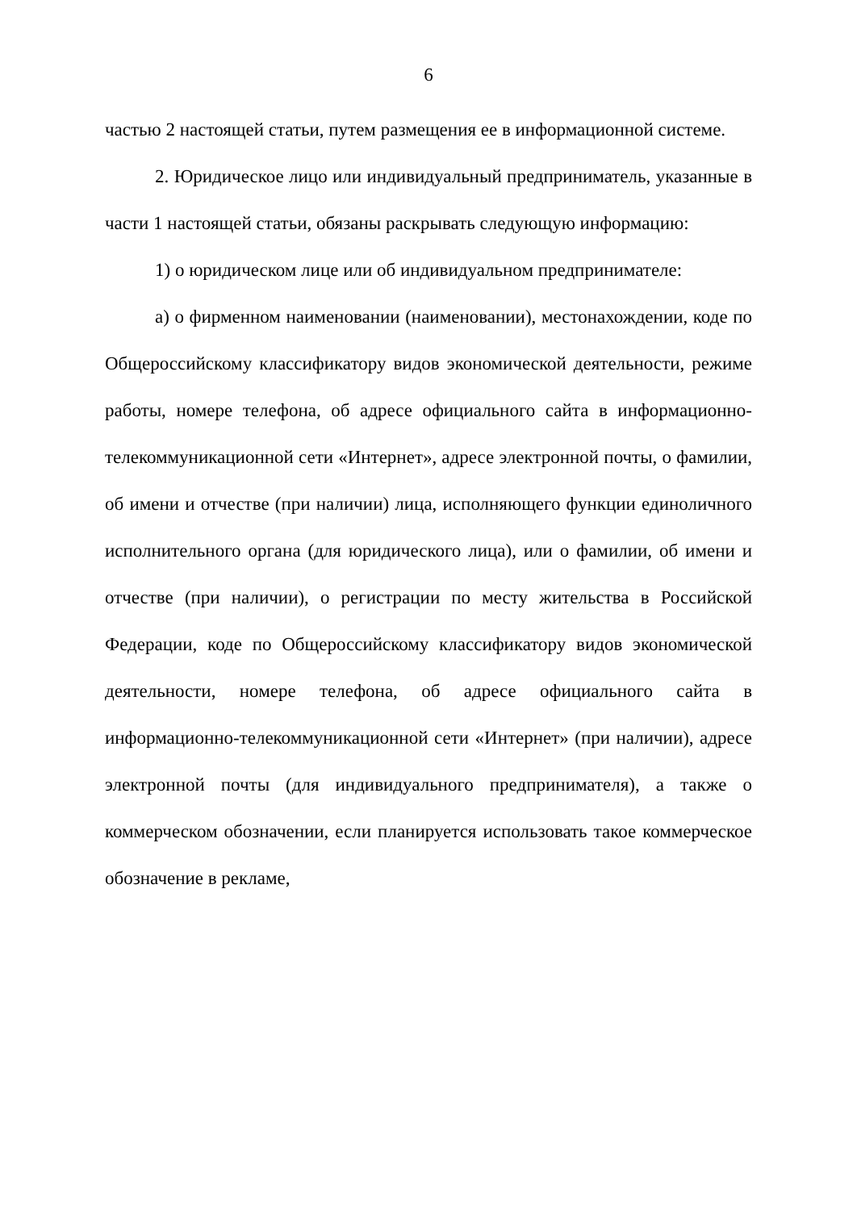6
частью 2 настоящей статьи, путем размещения ее в информационной системе.
2. Юридическое лицо или индивидуальный предприниматель, указанные в части 1 настоящей статьи, обязаны раскрывать следующую информацию:
1) о юридическом лице или об индивидуальном предпринимателе:
а) о фирменном наименовании (наименовании), местонахождении, коде по Общероссийскому классификатору видов экономической деятельности, режиме работы, номере телефона, об адресе официального сайта в информационно-телекоммуникационной сети «Интернет», адресе электронной почты, о фамилии, об имени и отчестве (при наличии) лица, исполняющего функции единоличного исполнительного органа (для юридического лица), или о фамилии, об имени и отчестве (при наличии), о регистрации по месту жительства в Российской Федерации, коде по Общероссийскому классификатору видов экономической деятельности, номере телефона, об адресе официального сайта в информационно-телекоммуникационной сети «Интернет» (при наличии), адресе электронной почты (для индивидуального предпринимателя), а также о коммерческом обозначении, если планируется использовать такое коммерческое обозначение в рекламе,